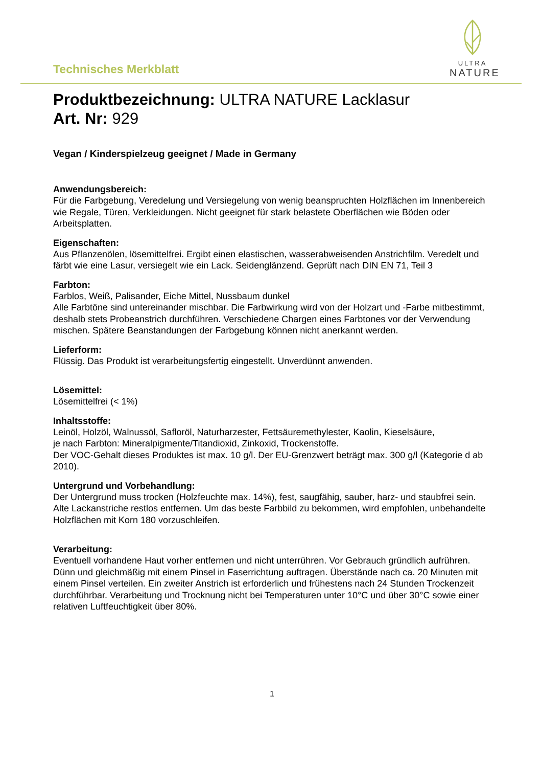Technisches Merkblatt
ULTRA
NATURE
Produktbezeichnung: ULTRA NATURE Lacklasur
Art. Nr: 929
Vegan / Kinderspielzeug geeignet / Made in Germany
Anwendungsbereich:
Für die Farbgebung, Veredelung und Versiegelung von wenig beanspruchten Holzflächen im Innenbereich wie Regale, Türen, Verkleidungen. Nicht geeignet für stark belastete Oberflächen wie Böden oder Arbeitsplatten.
Eigenschaften:
Aus Pflanzenölen, lösemittelfrei. Ergibt einen elastischen, wasserabweisenden Anstrichfilm. Veredelt und färbt wie eine Lasur, versiegelt wie ein Lack. Seidenglänzend. Geprüft nach DIN EN 71, Teil 3
Farbton:
Farblos, Weiß, Palisander, Eiche Mittel, Nussbaum dunkel
Alle Farbtöne sind untereinander mischbar. Die Farbwirkung wird von der Holzart und -Farbe mitbestimmt, deshalb stets Probeanstrich durchführen. Verschiedene Chargen eines Farbtones vor der Verwendung mischen. Spätere Beanstandungen der Farbgebung können nicht anerkannt werden.
Lieferform:
Flüssig. Das Produkt ist verarbeitungsfertig eingestellt. Unverdünnt anwenden.
Lösemittel:
Lösemittelfrei (< 1%)
Inhaltsstoffe:
Leinöl, Holzöl, Walnussöl, Safloröl, Naturharzester, Fettsäuremethylester, Kaolin, Kieselsäure,
je nach Farbton: Mineralpigmente/Titandioxid, Zinkoxid, Trockenstoffe.
Der VOC-Gehalt dieses Produktes ist max. 10 g/l. Der EU-Grenzwert beträgt max. 300 g/l (Kategorie d ab 2010).
Untergrund und Vorbehandlung:
Der Untergrund muss trocken (Holzfeuchte max. 14%), fest, saugfähig, sauber, harz- und staubfrei sein. Alte Lackanstriche restlos entfernen. Um das beste Farbbild zu bekommen, wird empfohlen, unbehandelte Holzflächen mit Korn 180 vorzuschleifen.
Verarbeitung:
Eventuell vorhandene Haut vorher entfernen und nicht unterrühren. Vor Gebrauch gründlich aufrühren. Dünn und gleichmäßig mit einem Pinsel in Faserrichtung auftragen. Überstände nach ca. 20 Minuten mit einem Pinsel verteilen. Ein zweiter Anstrich ist erforderlich und frühestens nach 24 Stunden Trockenzeit durchführbar. Verarbeitung und Trocknung nicht bei Temperaturen unter 10°C und über 30°C sowie einer relativen Luftfeuchtigkeit über 80%.
1